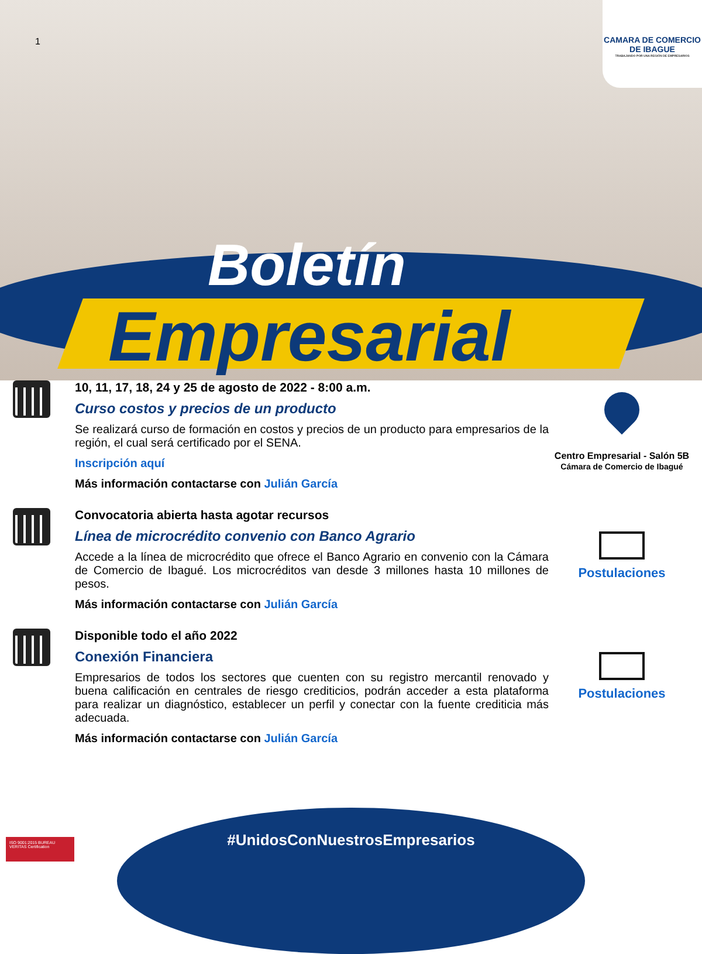1
CAMARA DE COMERCIO DE IBAGUE
TRABAJANDO POR UNA REGIÓN DE EMPRESARIOS
Boletín
Empresarial
10, 11, 17, 18, 24 y 25 de agosto de 2022 - 8:00 a.m.
Curso costos y precios de un producto
Se realizará curso de formación en costos y precios de un producto para empresarios de la región, el cual será certificado por el SENA.
Inscripción aquí
Más información contactarse con Julián García
Centro Empresarial - Salón 5B
Cámara de Comercio de Ibagué
Convocatoria abierta hasta agotar recursos
Línea de microcrédito convenio con Banco Agrario
Accede a la línea de microcrédito que ofrece el Banco Agrario en convenio con la Cámara de Comercio de Ibagué. Los microcréditos van desde 3 millones hasta 10 millones de pesos.
Más información contactarse con Julián García
Postulaciones
Disponible todo el año 2022
Conexión Financiera
Empresarios de todos los sectores que cuenten con su registro mercantil renovado y buena calificación en centrales de riesgo crediticios, podrán acceder a esta plataforma para realizar un diagnóstico, establecer un perfil y conectar con la fuente crediticia más adecuada.
Más información contactarse con Julián García
Postulaciones
ISO 9001:2015 BUREAU VERITAS Certification
#UnidosConNuestrosEmpresarios